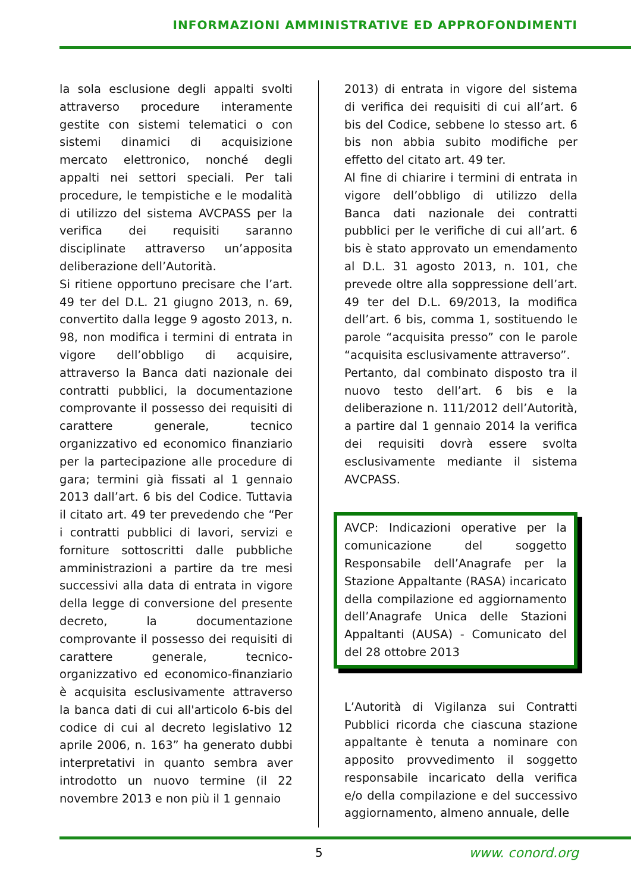INFORMAZIONI AMMINISTRATIVE ED APPROFONDIMENTI
la sola esclusione degli appalti svolti attraverso procedure interamente gestite con sistemi telematici o con sistemi dinamici di acquisizione mercato elettronico, nonché degli appalti nei settori speciali. Per tali procedure, le tempistiche e le modalità di utilizzo del sistema AVCPASS per la verifica dei requisiti saranno disciplinate attraverso un’apposita deliberazione dell’Autorità.
Si ritiene opportuno precisare che l’art. 49 ter del D.L. 21 giugno 2013, n. 69, convertito dalla legge 9 agosto 2013, n. 98, non modifica i termini di entrata in vigore dell’obbligo di acquisire, attraverso la Banca dati nazionale dei contratti pubblici, la documentazione comprovante il possesso dei requisiti di carattere generale, tecnico organizzativo ed economico finanziario per la partecipazione alle procedure di gara; termini già fissati al 1 gennaio 2013 dall’art. 6 bis del Codice. Tuttavia il citato art. 49 ter prevedendo che “Per i contratti pubblici di lavori, servizi e forniture sottoscritti dalle pubbliche amministrazioni a partire da tre mesi successivi alla data di entrata in vigore della legge di conversione del presente decreto, la documentazione comprovante il possesso dei requisiti di carattere generale, tecnico-organizzativo ed economico-finanziario è acquisita esclusivamente attraverso la banca dati di cui all'articolo 6-bis del codice di cui al decreto legislativo 12 aprile 2006, n. 163” ha generato dubbi interpretativi in quanto sembra aver introdotto un nuovo termine (il 22 novembre 2013 e non più il 1 gennaio
2013) di entrata in vigore del sistema di verifica dei requisiti di cui all’art. 6 bis del Codice, sebbene lo stesso art. 6 bis non abbia subito modifiche per effetto del citato art. 49 ter.
Al fine di chiarire i termini di entrata in vigore dell’obbligo di utilizzo della Banca dati nazionale dei contratti pubblici per le verifiche di cui all’art. 6 bis è stato approvato un emendamento al D.L. 31 agosto 2013, n. 101, che prevede oltre alla soppressione dell’art. 49 ter del D.L. 69/2013, la modifica dell’art. 6 bis, comma 1, sostituendo le parole “acquisita presso” con le parole “acquisita esclusivamente attraverso”.
Pertanto, dal combinato disposto tra il nuovo testo dell’art. 6 bis e la deliberazione n. 111/2012 dell’Autorità, a partire dal 1 gennaio 2014 la verifica dei requisiti dovrà essere svolta esclusivamente mediante il sistema AVCPASS.
AVCP: Indicazioni operative per la comunicazione del soggetto Responsabile dell’Anagrafe per la Stazione Appaltante (RASA) incaricato della compilazione ed aggiornamento dell’Anagrafe Unica delle Stazioni Appaltanti (AUSA) - Comunicato del del 28 ottobre 2013
L’Autorità di Vigilanza sui Contratti Pubblici ricorda che ciascuna stazione appaltante è tenuta a nominare con apposito provvedimento il soggetto responsabile incaricato della verifica e/o della compilazione e del successivo aggiornamento, almeno annuale, delle
5 www. conord.org